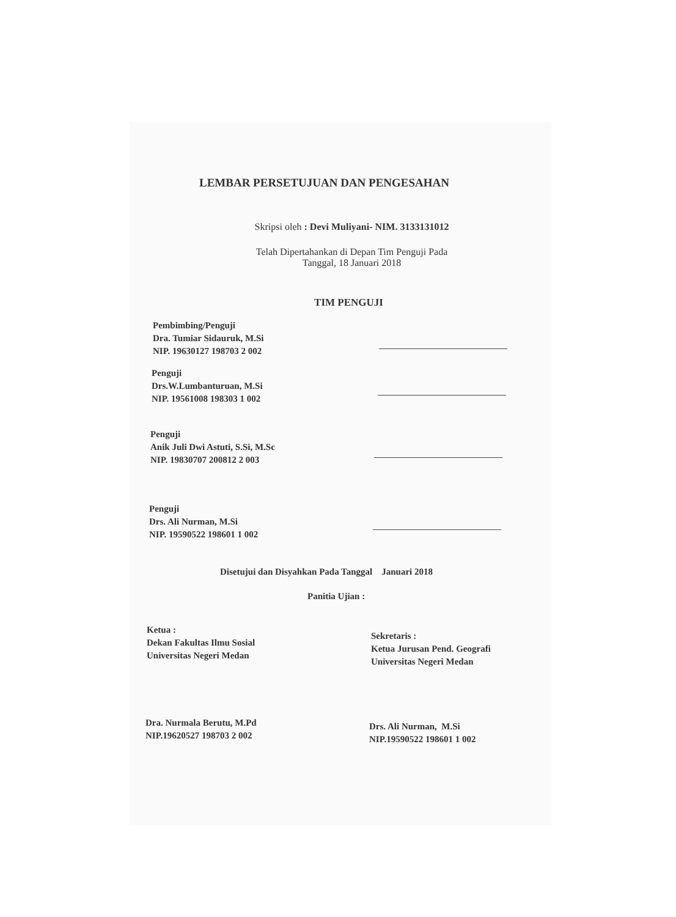LEMBAR PERSETUJUAN DAN PENGESAHAN
Skripsi oleh : Devi Muliyani- NIM. 3133131012
Telah Dipertahankan di Depan Tim Penguji Pada
Tanggal, 18 Januari 2018
TIM PENGUJI
Pembimbing/Penguji
Dra. Tumiar Sidauruk, M.Si
NIP. 19630127 198703 2 002
Penguji
Drs.W.Lumbanturuan, M.Si
NIP. 19561008 198303 1 002
Penguji
Anik Juli Dwi Astuti, S.Si, M.Sc
NIP. 19830707 200812 2 003
Penguji
Drs. Ali Nurman, M.Si
NIP. 19590522 198601 1 002
Disetujui dan Disyahkan Pada Tanggal Januari 2018
Panitia Ujian :
Ketua :
Dekan Fakultas Ilmu Sosial
Universitas Negeri Medan
Sekretaris :
Ketua Jurusan Pend. Geografi
Universitas Negeri Medan
Dra. Nurmala Berutu, M.Pd
NIP.19620527 198703 2 002
Drs. Ali Nurman, M.Si
NIP.19590522 198601 1 002